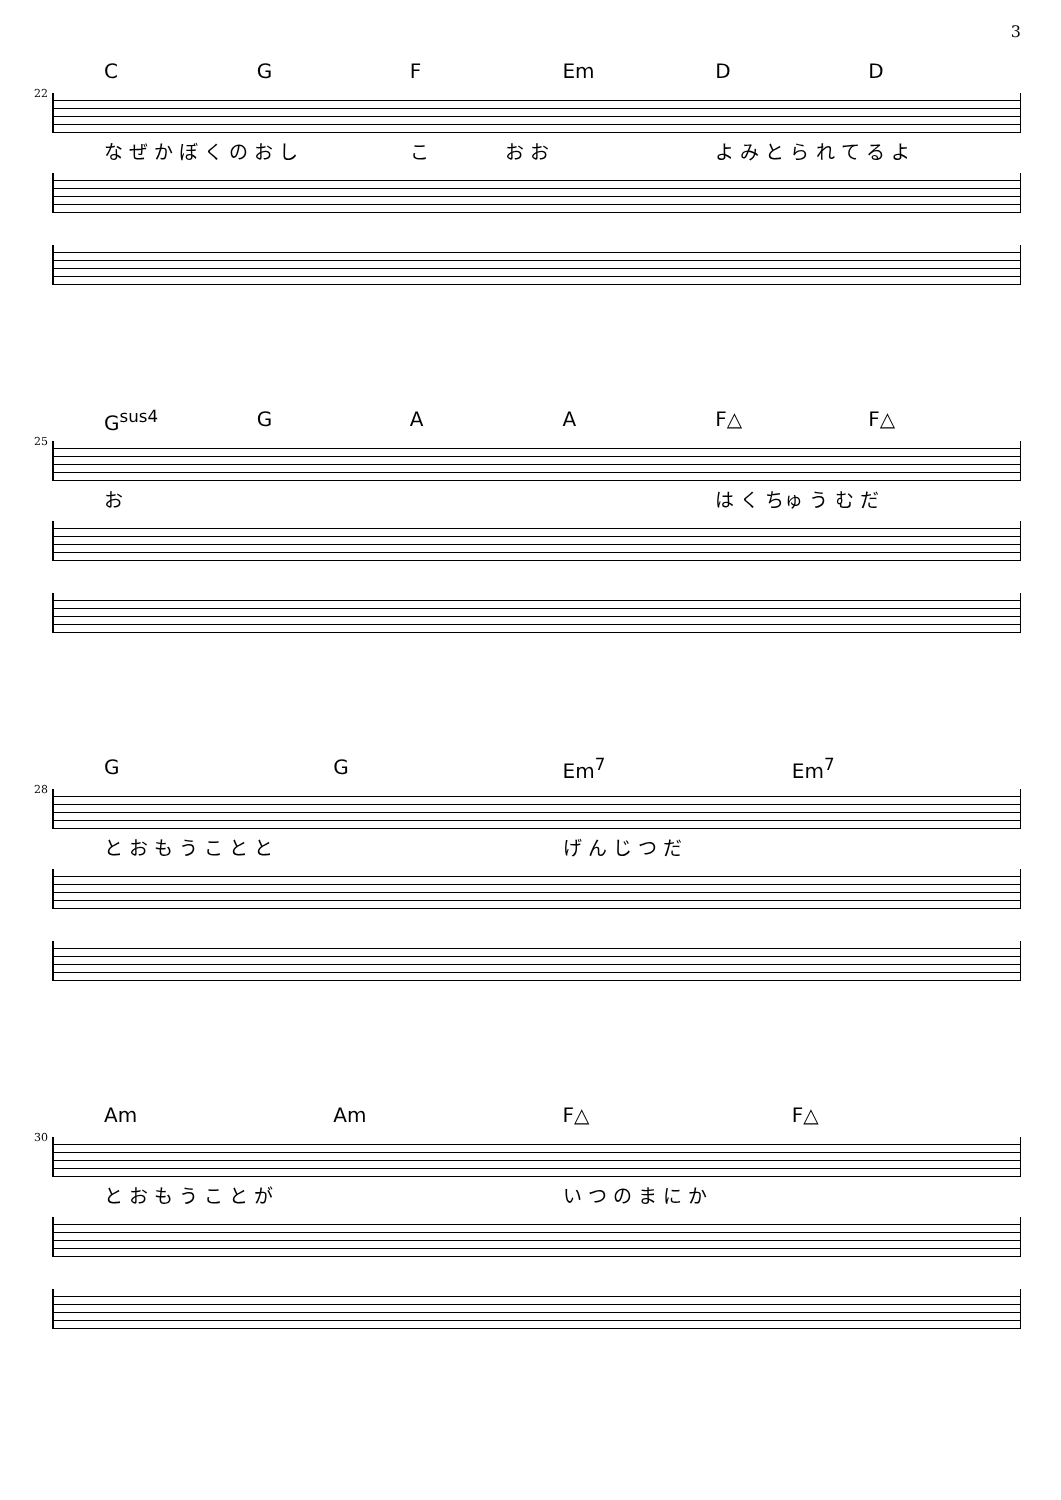3
22
C G F Em D D
な ぜ か ぼ く の お し こ　　　　お お よ み と ら れ て る よ
25
G<sup>sus4</sup> G A A F△ F△
お は く ちゅ う む だ
28
G G Em<sup>7</sup> Em<sup>7</sup>
と お も う こ と と げ ん じ つ だ
30
Am Am F△ F△
と お も う こ と が い つ の ま に か